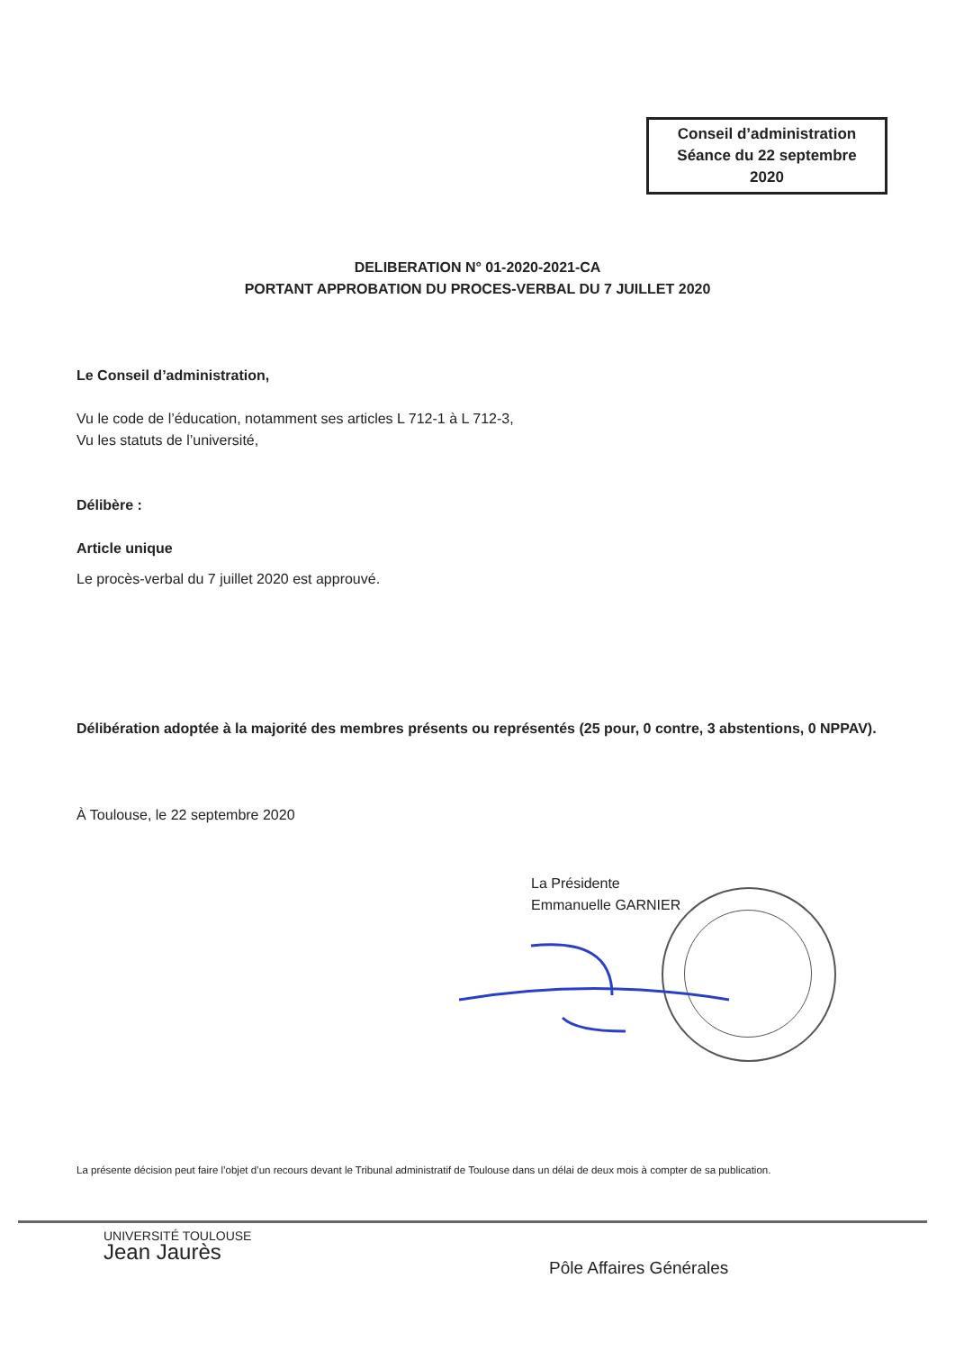Conseil d’administration
Séance du 22 septembre
2020
DELIBERATION N° 01-2020-2021-CA
PORTANT APPROBATION DU PROCES-VERBAL DU 7 JUILLET 2020
Le Conseil d’administration,
Vu le code de l’éducation, notamment ses articles L 712-1 à L 712-3,
Vu les statuts de l’université,
Délibère :
Article unique
Le procès-verbal du 7 juillet 2020 est approuvé.
Délibération adoptée à la majorité des membres présents ou représentés (25 pour, 0 contre, 3 abstentions, 0 NPPAV).
À Toulouse, le 22 septembre 2020
La Présidente
Emmanuelle GARNIER
La présente décision peut faire l’objet d’un recours devant le Tribunal administratif de Toulouse dans un délai de deux mois à compter de sa publication.
UNIVERSITÉ TOULOUSE
Jean Jaurès
Pôle Affaires Générales